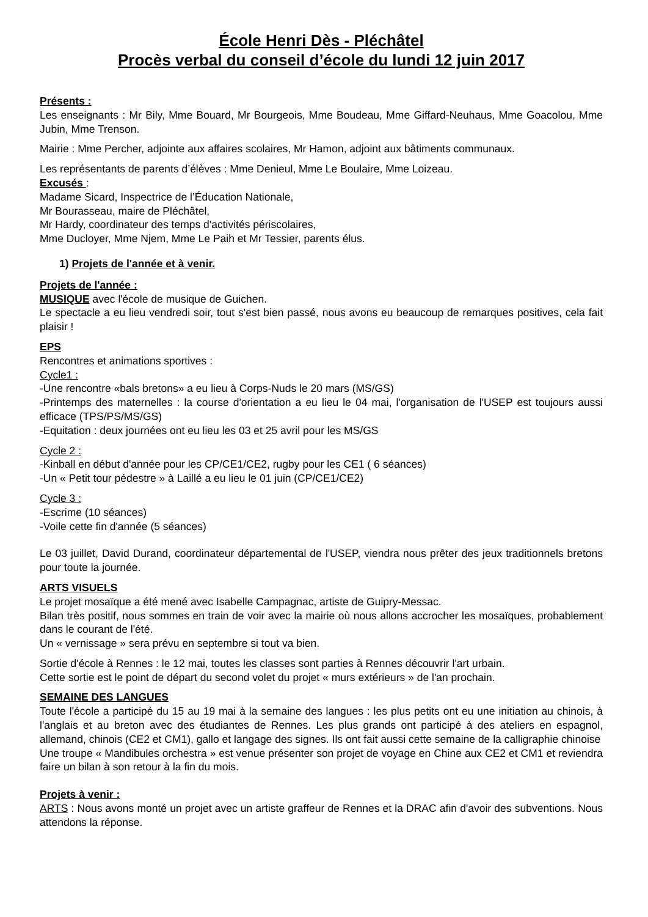École Henri Dès - Pléchâtel
Procès verbal du conseil d’école du lundi 12 juin 2017
Présents :
Les enseignants : Mr Bily, Mme Bouard, Mr Bourgeois, Mme Boudeau, Mme Giffard-Neuhaus, Mme Goacolou, Mme Jubin, Mme Trenson.
Mairie : Mme Percher, adjointe aux affaires scolaires, Mr Hamon, adjoint aux bâtiments communaux.
Les représentants de parents d’élèves : Mme Denieul, Mme Le Boulaire, Mme Loizeau.
Excusés :
Madame Sicard, Inspectrice de l’Éducation Nationale,
Mr Bourasseau, maire de Pléchâtel,
Mr Hardy, coordinateur des temps d'activités périscolaires,
Mme Ducloyer, Mme Njem, Mme Le Paih et Mr Tessier, parents élus.
1) Projets de l'année et à venir.
Projets de l'année :
MUSIQUE avec l'école de musique de Guichen.
Le spectacle a eu lieu vendredi soir, tout s'est bien passé, nous avons eu beaucoup de remarques positives, cela fait plaisir !
EPS
Rencontres et animations sportives :
Cycle1 :
-Une rencontre «bals bretons» a eu lieu à Corps-Nuds le 20 mars (MS/GS)
-Printemps des maternelles : la course d'orientation a eu lieu le 04 mai, l'organisation de l'USEP est toujours aussi efficace (TPS/PS/MS/GS)
-Equitation : deux journées ont eu lieu les 03 et 25 avril pour les MS/GS
Cycle 2 :
-Kinball en début d'année pour les CP/CE1/CE2, rugby pour les CE1 ( 6 séances)
-Un « Petit tour pédestre » à Laillé a eu lieu le 01 juin (CP/CE1/CE2)
Cycle 3 :
-Escrime (10 séances)
-Voile cette fin d'année (5 séances)
Le 03 juillet, David Durand, coordinateur départemental de l'USEP, viendra nous prêter des jeux traditionnels bretons pour toute la journée.
ARTS VISUELS
Le projet mosaïque a été mené avec Isabelle Campagnac, artiste de Guipry-Messac.
Bilan très positif, nous sommes en train de voir avec la mairie où nous allons accrocher les mosaïques, probablement dans le courant de l'été.
Un « vernissage » sera prévu en septembre si tout va bien.
Sortie d'école à Rennes : le 12 mai, toutes les classes sont parties à Rennes découvrir l'art urbain.
Cette sortie est le point de départ du second volet du projet « murs extérieurs » de l'an prochain.
SEMAINE DES LANGUES
Toute l'école a participé du 15 au 19 mai à la semaine des langues : les plus petits ont eu une initiation au chinois, à l'anglais et au breton avec des étudiantes de Rennes. Les plus grands ont participé à des ateliers en espagnol, allemand, chinois (CE2 et CM1), gallo et langage des signes. Ils ont fait aussi cette semaine de la calligraphie chinoise
Une troupe « Mandibules orchestra » est venue présenter son projet de voyage en Chine aux CE2 et CM1 et reviendra faire un bilan à son retour à la fin du mois.
Projets à venir :
ARTS : Nous avons monté un projet avec un artiste graffeur de Rennes et la DRAC afin d'avoir des subventions. Nous attendons la réponse.